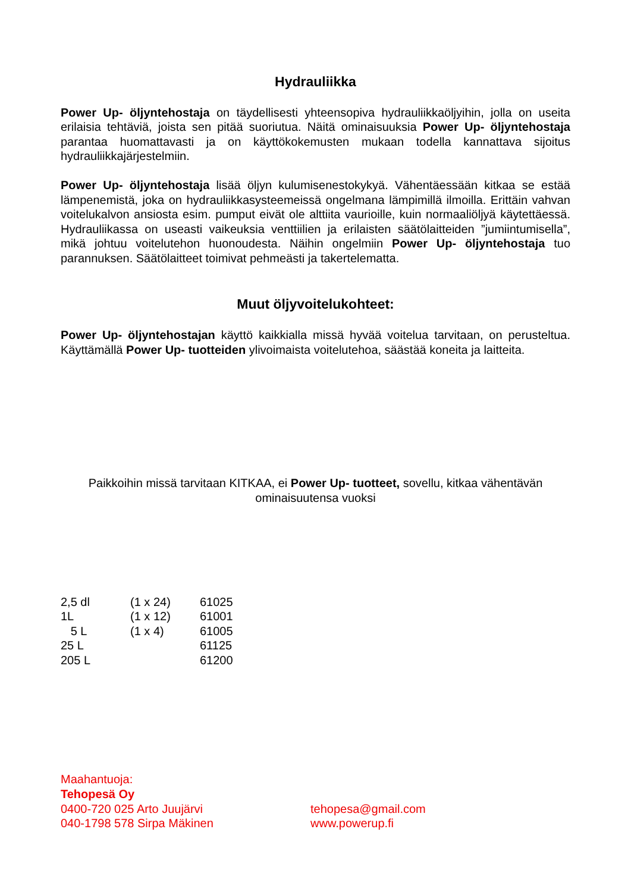Hydrauliikka
Power Up- öljyntehostaja on täydellisesti yhteensopiva hydrauliikkaöljyihin, jolla on useita erilaisia tehtäviä, joista sen pitää suoriutua. Näitä ominaisuuksia Power Up- öljyntehostaja parantaa huomattavasti ja on käyttökokemusten mukaan todella kannattava sijoitus hydrauliikkajärjestelmiin.
Power Up- öljyntehostaja lisää öljyn kulumisenestokykyä. Vähentäessään kitkaa se estää lämpenemistä, joka on hydrauliikkasysteemeissä ongelmana lämpimillä ilmoilla. Erittäin vahvan voitelukalvon ansiosta esim. pumput eivät ole alttiita vaurioille, kuin normaaliöljyä käytettäessä. Hydrauliikassa on useasti vaikeuksia venttiilien ja erilaisten säätölaitteiden ”jumiintumisella”, mikä johtuu voitelutehon huonoudesta. Näihin ongelmiin Power Up- öljyntehostaja tuo parannuksen. Säätölaitteet toimivat pehmeästi ja takertelematta.
Muut öljyvoitelukohteet:
Power Up- öljyntehostajan käyttö kaikkialla missä hyvää voitelua tarvitaan, on perusteltua. Käyttämällä Power Up- tuotteiden ylivoimaista voitelutehoa, säästää koneita ja laitteita.
Paikkoihin missä tarvitaan KITKAA, ei Power Up- tuotteet, sovellu, kitkaa vähentävän ominaisuutensa vuoksi
| 2,5 dl | (1 x 24) | 61025 |
| 1L | (1 x 12) | 61001 |
| 5 L | (1 x 4) | 61005 |
| 25 L | | 61125 |
| 205 L | | 61200 |
Maahantuoja:
Tehopesä Oy
0400-720 025 Arto Juujärvi tehopesa@gmail.com
040-1798 578 Sirpa Mäkinen www.powerup.fi